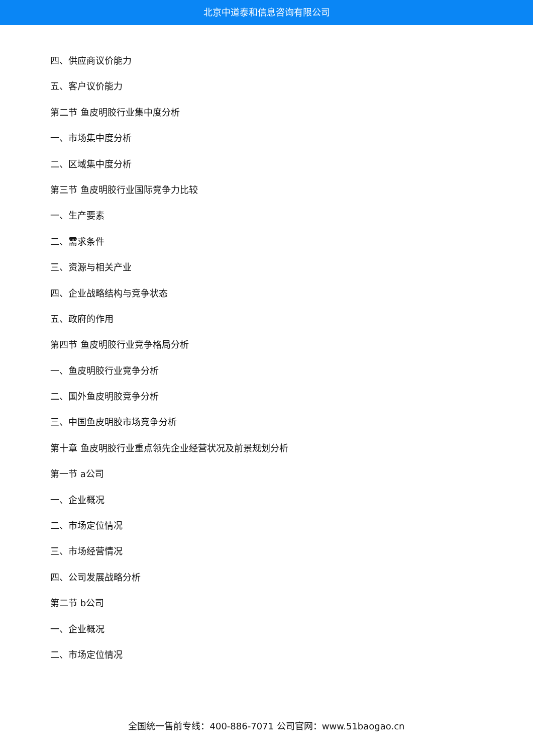北京中道泰和信息咨询有限公司
四、供应商议价能力
五、客户议价能力
第二节 鱼皮明胶行业集中度分析
一、市场集中度分析
二、区域集中度分析
第三节 鱼皮明胶行业国际竞争力比较
一、生产要素
二、需求条件
三、资源与相关产业
四、企业战略结构与竞争状态
五、政府的作用
第四节 鱼皮明胶行业竞争格局分析
一、鱼皮明胶行业竞争分析
二、国外鱼皮明胶竞争分析
三、中国鱼皮明胶市场竞争分析
第十章 鱼皮明胶行业重点领先企业经营状况及前景规划分析
第一节 a公司
一、企业概况
二、市场定位情况
三、市场经营情况
四、公司发展战略分析
第二节 b公司
一、企业概况
二、市场定位情况
全国统一售前专线：400-886-7071 公司官网：www.51baogao.cn